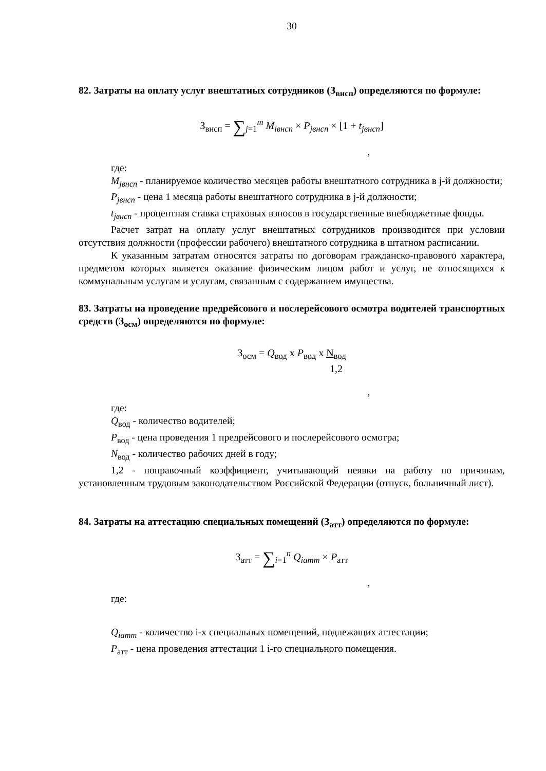30
82. Затраты на оплату услуг внештатных сотрудников (З<sub>внсп</sub>) определяются по формуле:
З<sub>внсп</sub> = ∑<sub>j=1</sub><sup>m</sup> M<sub>iвнсп</sub> × P<sub>jвнсп</sub> × [1 + t<sub>jвнсп</sub>]
,
где:
M<sub>jвнсп</sub> - планируемое количество месяцев работы внештатного сотрудника в j-й должности;
P<sub>jвнсп</sub> - цена 1 месяца работы внештатного сотрудника в j-й должности;
t<sub>jвнсп</sub> - процентная ставка страховых взносов в государственные внебюджетные фонды.
Расчет затрат на оплату услуг внештатных сотрудников производится при условии отсутствия должности (профессии рабочего) внештатного сотрудника в штатном расписании.
К указанным затратам относятся затраты по договорам гражданско-правового характера, предметом которых является оказание физическим лицом работ и услуг, не относящихся к коммунальным услугам и услугам, связанным с содержанием имущества.
83. Затраты на проведение предрейсового и послерейсового осмотра водителей транспортных средств (З<sub>осм</sub>) определяются по формуле:
З<sub>осм</sub> = Q<sub>вод</sub> x P<sub>вод</sub> x N<sub>вод</sub>
1,2
,
где:
Q<sub>вод</sub> - количество водителей;
P<sub>вод</sub> - цена проведения 1 предрейсового и послерейсового осмотра;
N<sub>вод</sub> - количество рабочих дней в году;
1,2 - поправочный коэффициент, учитывающий неявки на работу по причинам, установленным трудовым законодательством Российской Федерации (отпуск, больничный лист).
84. Затраты на аттестацию специальных помещений (З<sub>атт</sub>) определяются по формуле:
З<sub>атт</sub> = ∑<sub>i=1</sub><sup>n</sup> Q<sub>iатт</sub> × P<sub>атт</sub>
,
где:
Q<sub>iатт</sub> - количество i-х специальных помещений, подлежащих аттестации;
P<sub>атт</sub> - цена проведения аттестации 1 i-го специального помещения.